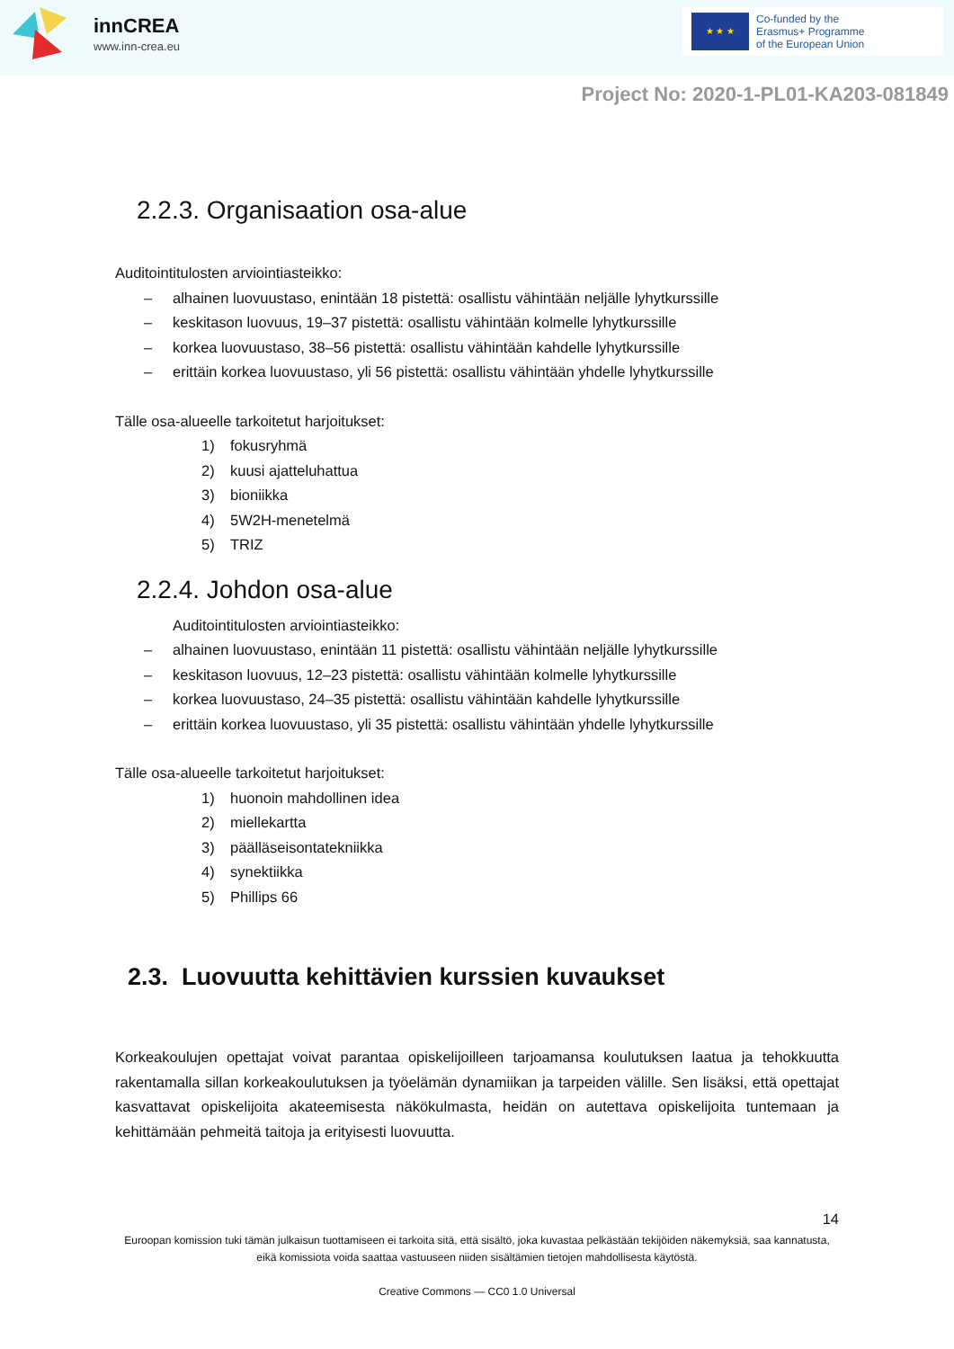innCREA
www.inn-crea.eu
★ ★ ★
Co-funded by the
Erasmus+ Programme
of the European Union
Project No: 2020-1-PL01-KA203-081849
2.2.3. Organisaation osa-alue
Auditointitulosten arviointiasteikko:
– alhainen luovuustaso, enintään 18 pistettä: osallistu vähintään neljälle lyhytkurssille
– keskitason luovuus, 19–37 pistettä: osallistu vähintään kolmelle lyhytkurssille
– korkea luovuustaso, 38–56 pistettä: osallistu vähintään kahdelle lyhytkurssille
– erittäin korkea luovuustaso, yli 56 pistettä: osallistu vähintään yhdelle lyhytkurssille
Tälle osa-alueelle tarkoitetut harjoitukset:
1) fokusryhmä
2) kuusi ajatteluhattua
3) bioniikka
4) 5W2H-menetelmä
5) TRIZ
2.2.4. Johdon osa-alue
Auditointitulosten arviointiasteikko:
– alhainen luovuustaso, enintään 11 pistettä: osallistu vähintään neljälle lyhytkurssille
– keskitason luovuus, 12–23 pistettä: osallistu vähintään kolmelle lyhytkurssille
– korkea luovuustaso, 24–35 pistettä: osallistu vähintään kahdelle lyhytkurssille
– erittäin korkea luovuustaso, yli 35 pistettä: osallistu vähintään yhdelle lyhytkurssille
Tälle osa-alueelle tarkoitetut harjoitukset:
1) huonoin mahdollinen idea
2) miellekartta
3) päälläseisontatekniikka
4) synektiikka
5) Phillips 66
2.3. Luovuutta kehittävien kurssien kuvaukset
Korkeakoulujen opettajat voivat parantaa opiskelijoilleen tarjoamansa koulutuksen laatua ja tehokkuutta rakentamalla sillan korkeakoulutuksen ja työelämän dynamiikan ja tarpeiden välille. Sen lisäksi, että opettajat kasvattavat opiskelijoita akateemisesta näkökulmasta, heidän on autettava opiskelijoita tuntemaan ja kehittämään pehmeitä taitoja ja erityisesti luovuutta.
14
Euroopan komission tuki tämän julkaisun tuottamiseen ei tarkoita sitä, että sisältö, joka kuvastaa pelkästään tekijöiden näkemyksiä, saa kannatusta, eikä komissiota voida saattaa vastuuseen niiden sisältämien tietojen mahdollisesta käytöstä.
Creative Commons — CC0 1.0 Universal